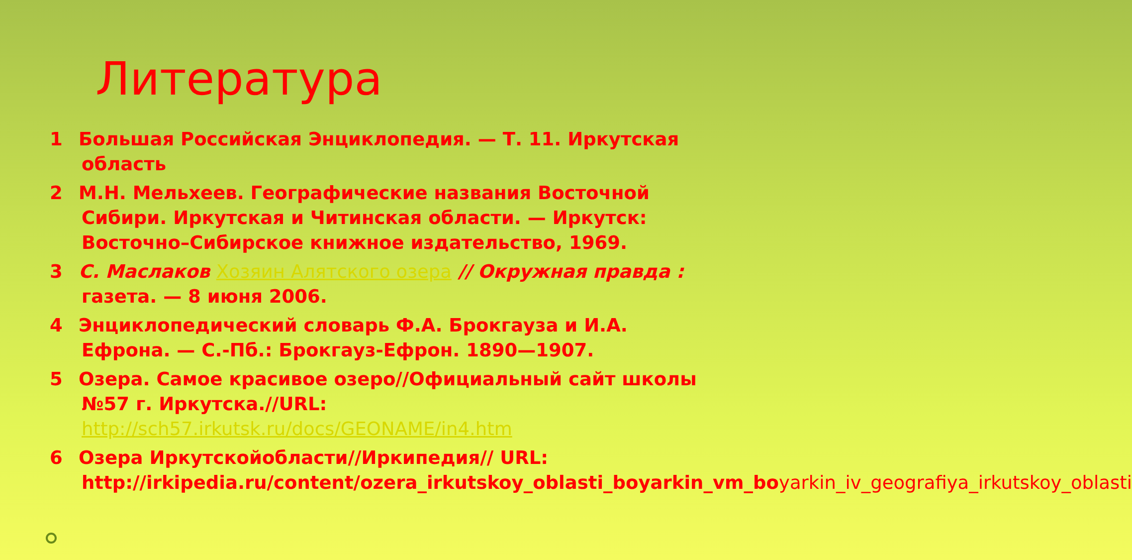Литература
1 Большая Российская Энциклопедия. — Т. 11. Иркутская область
2 М.Н. Мельхеев. Географические названия Восточной Сибири. Иркутская и Читинская области. — Иркутск: Восточно–Сибирское книжное издательство, 1969.
3 С. Маслаков Хозяин Алятского озера // Окружная правда : газета. — 8 июня 2006.
4 Энциклопедический словарь Ф.А. Брокгауза и И.А. Ефрона. — С.-Пб.: Брокгауз-Ефрон. 1890—1907.
5 Озера. Самое красивое озеро//Официальный сайт школы №57 г. Иркутска.//URL: http://sch57.irkutsk.ru/docs/GEONAME/in4.htm
6 Озера Иркутскойобласти//Иркипедия// URL: http://irkipedia.ru/content/ozera_irkutskoy_oblasti_boyarkin_vm_boyarkin_iv_geografiya_irkutskoy_oblasti